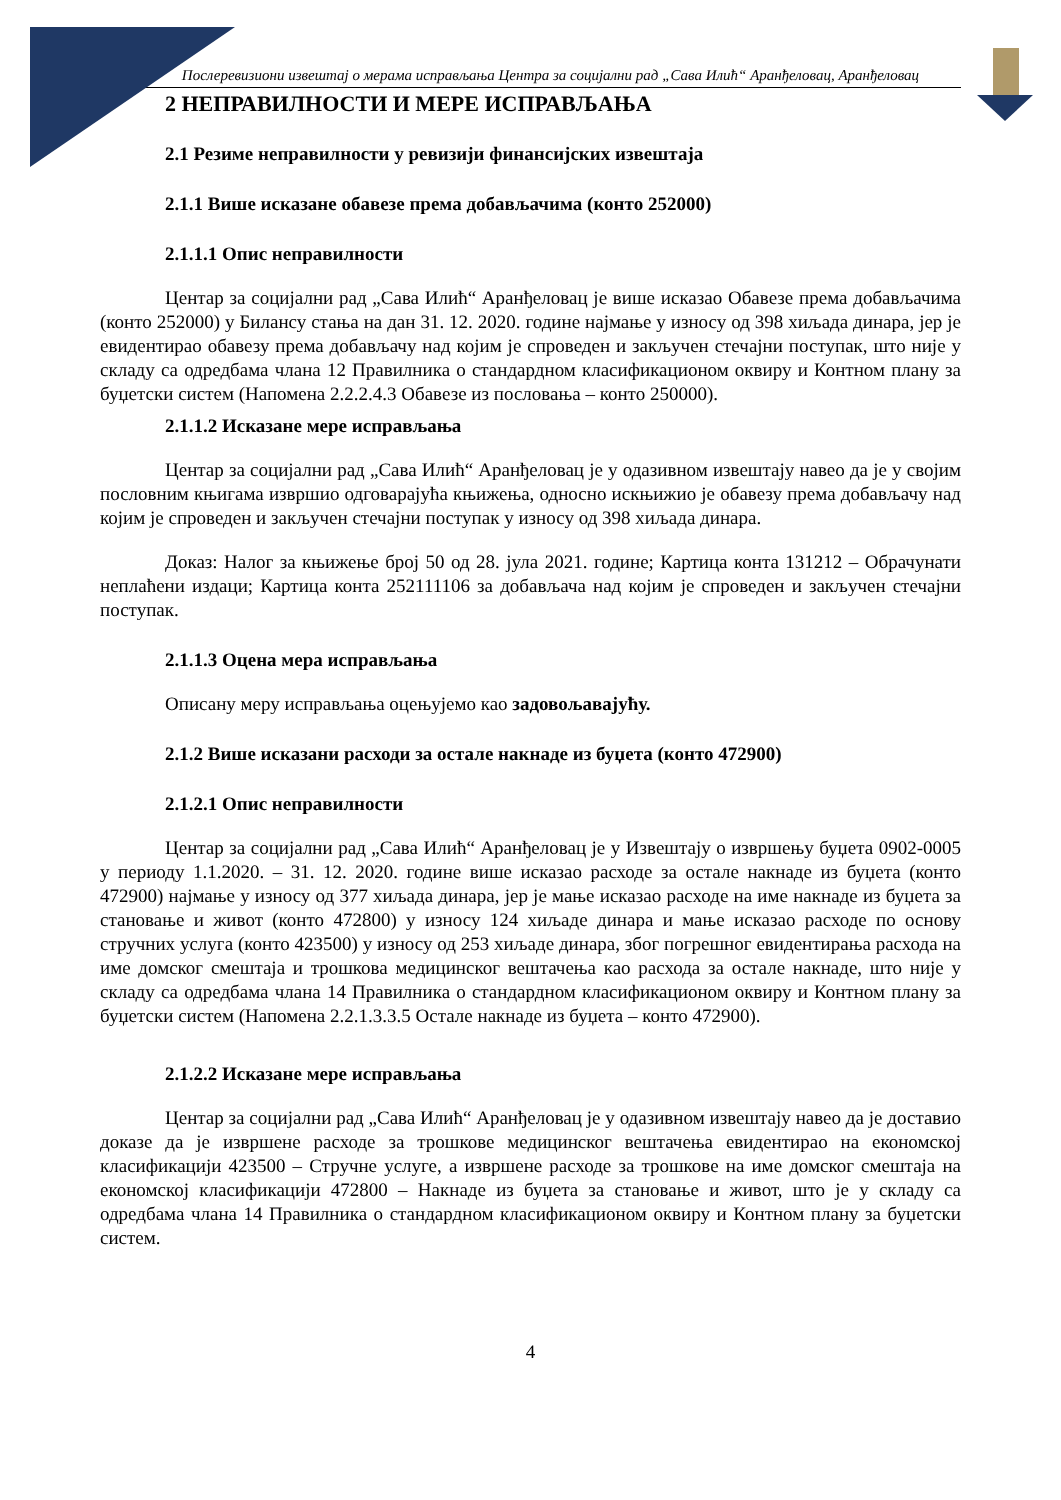Послеревизиони извештај о мерама исправљања Центра за социјални рад „Сава Илић“ Аранђеловац, Аранђеловац
2 НЕПРАВИЛНОСТИ И МЕРЕ ИСПРАВЉАЊА
2.1 Резиме неправилности у ревизији финансијских извештаја
2.1.1 Више исказане обавезе према добављачима (конто 252000)
2.1.1.1 Опис неправилности
Центар за социјални рад „Сава Илић“ Аранђеловац је више исказао Обавезе према добављачима (конто 252000) у Билансу стања на дан 31. 12. 2020. године најмање у износу од 398 хиљада динара, јер је евидентирао обавезу према добављачу над којим је спроведен и закључен стечајни поступак, што није у складу са одредбама члана 12 Правилника о стандардном класификационом оквиру и Контном плану за буџетски систем (Напомена 2.2.2.4.3 Обавезе из пословања – конто 250000).
2.1.1.2 Исказане мере исправљања
Центар за социјални рад „Сава Илић“ Аранђеловац је у одазивном извештају навео да је у својим пословним књигама извршио одговарајућа књижења, односно искњижио је обавезу према добављачу над којим је спроведен и закључен стечајни поступак у износу од 398 хиљада динара.
Доказ: Налог за књижење број 50 од 28. јула 2021. године; Картица конта 131212 – Обрачунати неплаћени издаци; Картица конта 252111106 за добављача над којим је спроведен и закључен стечајни поступак.
2.1.1.3 Оцена мера исправљања
Описану меру исправљања оцењујемо као задовољавајућу.
2.1.2 Више исказани расходи за остале накнаде из буџета (конто 472900)
2.1.2.1 Опис неправилности
Центар за социјални рад „Сава Илић“ Аранђеловац је у Извештају о извршењу буџета 0902-0005 у периоду 1.1.2020. – 31. 12. 2020. године више исказао расходе за остале накнаде из буџета (конто 472900) најмање у износу од 377 хиљада динара, јер је мање исказао расходе на име накнаде из буџета за становање и живот (конто 472800) у износу 124 хиљаде динара и мање исказао расходе по основу стручних услуга (конто 423500) у износу од 253 хиљаде динара, због погрешног евидентирања расхода на име домског смештаја и трошкова медицинског вештачења као расхода за остале накнаде, што није у складу са одредбама члана 14 Правилника о стандардном класификационом оквиру и Контном плану за буџетски систем (Напомена 2.2.1.3.3.5 Остале накнаде из буџета – конто 472900).
2.1.2.2 Исказане мере исправљања
Центар за социјални рад „Сава Илић“ Аранђеловац је у одазивном извештају навео да је доставио доказе да је извршене расходе за трошкове медицинског вештачења евидентирао на економској класификацији 423500 – Стручне услуге, а извршене расходе за трошкове на име домског смештаја на економској класификацији 472800 – Накнаде из буџета за становање и живот, што је у складу са одредбама члана 14 Правилника о стандардном класификационом оквиру и Контном плану за буџетски систем.
4